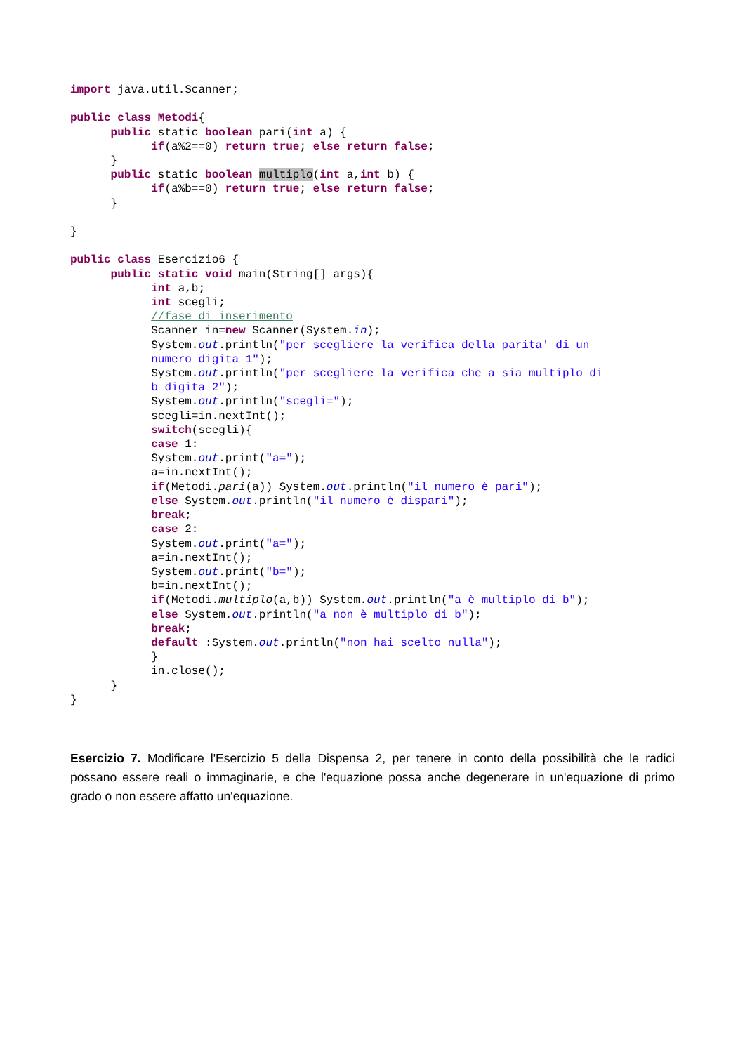import java.util.Scanner;

public class Metodi{
      public static boolean pari(int a) {
            if(a%2==0) return true; else return false;
      }
      public static boolean multiplo(int a,int b) {
            if(a%b==0) return true; else return false;
      }

}

public class Esercizio6 {
      public static void main(String[] args){
            int a,b;
            int scegli;
            //fase di inserimento
            Scanner in=new Scanner(System.in);
            System.out.println("per scegliere la verifica della parita' di un
            numero digita 1");
            System.out.println("per scegliere la verifica che a sia multiplo di
            b digita 2");
            System.out.println("scegli=");
            scegli=in.nextInt();
            switch(scegli){
            case 1:
            System.out.print("a=");
            a=in.nextInt();
            if(Metodi.pari(a)) System.out.println("il numero è pari");
            else System.out.println("il numero è dispari");
            break;
            case 2:
            System.out.print("a=");
            a=in.nextInt();
            System.out.print("b=");
            b=in.nextInt();
            if(Metodi.multiplo(a,b)) System.out.println("a è multiplo di b");
            else System.out.println("a non è multiplo di b");
            break;
            default :System.out.println("non hai scelto nulla");
            }
            in.close();
      }
}
Esercizio 7. Modificare l'Esercizio 5 della Dispensa 2, per tenere in conto della possibilità che le radici possano essere reali o immaginarie, e che l'equazione possa anche degenerare in un'equazione di primo grado o non essere affatto un'equazione.